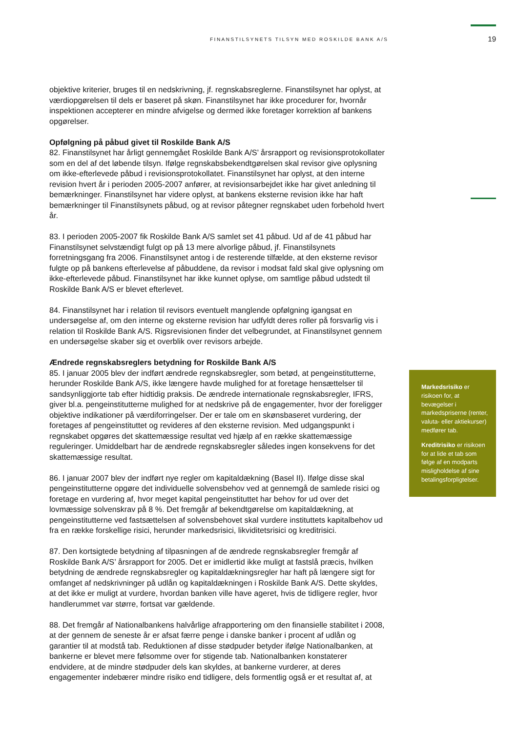FINANSTILSYNETS TILSYN MED ROSKILDE BANK A/S 19
objektive kriterier, bruges til en nedskrivning, jf. regnskabsreglerne. Finanstilsynet har oplyst, at værdiopgørelsen til dels er baseret på skøn. Finanstilsynet har ikke procedurer for, hvornår inspektionen accepterer en mindre afvigelse og dermed ikke foretager korrektion af bankens opgørelser.
Opfølgning på påbud givet til Roskilde Bank A/S
82. Finanstilsynet har årligt gennemgået Roskilde Bank A/S’ årsrapport og revisionsprotokollater som en del af det løbende tilsyn. Ifølge regnskabsbekendtgørelsen skal revisor give oplysning om ikke-efterlevede påbud i revisionsprotokollatet. Finanstilsynet har oplyst, at den interne revision hvert år i perioden 2005-2007 anfører, at revisionsarbejdet ikke har givet anledning til bemærkninger. Finanstilsynet har videre oplyst, at bankens eksterne revision ikke har haft bemærkninger til Finanstilsynets påbud, og at revisor påtegner regnskabet uden forbehold hvert år.
83. I perioden 2005-2007 fik Roskilde Bank A/S samlet set 41 påbud. Ud af de 41 påbud har Finanstilsynet selvstændigt fulgt op på 13 mere alvorlige påbud, jf. Finanstilsynets forretningsgang fra 2006. Finanstilsynet antog i de resterende tilfælde, at den eksterne revisor fulgte op på bankens efterlevelse af påbuddene, da revisor i modsat fald skal give oplysning om ikke-efterlevede påbud. Finanstilsynet har ikke kunnet oplyse, om samtlige påbud udstedt til Roskilde Bank A/S er blevet efterlevet.
84. Finanstilsynet har i relation til revisors eventuelt manglende opfølgning igangsat en undersøgelse af, om den interne og eksterne revision har udfyldt deres roller på forsvarlig vis i relation til Roskilde Bank A/S. Rigsrevisionen finder det velbegrundet, at Finanstilsynet gennem en undersøgelse skaber sig et overblik over revisors arbejde.
Ændrede regnskabsreglers betydning for Roskilde Bank A/S
85. I januar 2005 blev der indført ændrede regnskabsregler, som betød, at pengeinstitutterne, herunder Roskilde Bank A/S, ikke længere havde mulighed for at foretage hensættelser til sandsynliggjorte tab efter hidtidig praksis. De ændrede internationale regnskabsregler, IFRS, giver bl.a. pengeinstitutterne mulighed for at nedskrive på de engagementer, hvor der foreligger objektive indikationer på værdiforringelser. Der er tale om en skønsbaseret vurdering, der foretages af pengeinstituttet og revideres af den eksterne revision. Med udgangspunkt i regnskabet opgøres det skattemæssige resultat ved hjælp af en række skattemæssige reguleringer. Umiddelbart har de ændrede regnskabsregler således ingen konsekvens for det skattemæssige resultat.
86. I januar 2007 blev der indført nye regler om kapitaldækning (Basel II). Ifølge disse skal pengeinstitutterne opgøre det individuelle solvensbehov ved at gennemgå de samlede risici og foretage en vurdering af, hvor meget kapital pengeinstituttet har behov for ud over det lovmæssige solvenskrav på 8 %. Det fremgår af bekendtgørelse om kapitaldækning, at pengeinstitutterne ved fastsættelsen af solvensbehovet skal vurdere instituttets kapitalbehov ud fra en række forskellige risici, herunder markedsrisici, likviditetsrisici og kreditrisici.
87. Den kortsigtede betydning af tilpasningen af de ændrede regnskabsregler fremgår af Roskilde Bank A/S’ årsrapport for 2005. Det er imidlertid ikke muligt at fastslå præcis, hvilken betydning de ændrede regnskabsregler og kapitaldækningsregler har haft på længere sigt for omfanget af nedskrivninger på udlån og kapitaldækningen i Roskilde Bank A/S. Dette skyldes, at det ikke er muligt at vurdere, hvordan banken ville have ageret, hvis de tidligere regler, hvor handlerummet var større, fortsat var gældende.
88. Det fremgår af Nationalbankens halvårlige afrapportering om den finansielle stabilitet i 2008, at der gennem de seneste år er afsat færre penge i danske banker i procent af udlån og garantier til at modstå tab. Reduktionen af disse stødpuder betyder ifølge Nationalbanken, at bankerne er blevet mere følsomme over for stigende tab. Nationalbanken konstaterer endvidere, at de mindre stødpuder dels kan skyldes, at bankerne vurderer, at deres engagementer indebærer mindre risiko end tidligere, dels formentlig også er et resultat af, at
Markedsrisiko er risikoen for, at bevægelser i markedspriserne (renter, valuta- eller aktiekurser) medfører tab.
Kreditrisiko er risikoen for at lide et tab som følge af en modparts misligholdelse af sine betalingsforpligtelser.